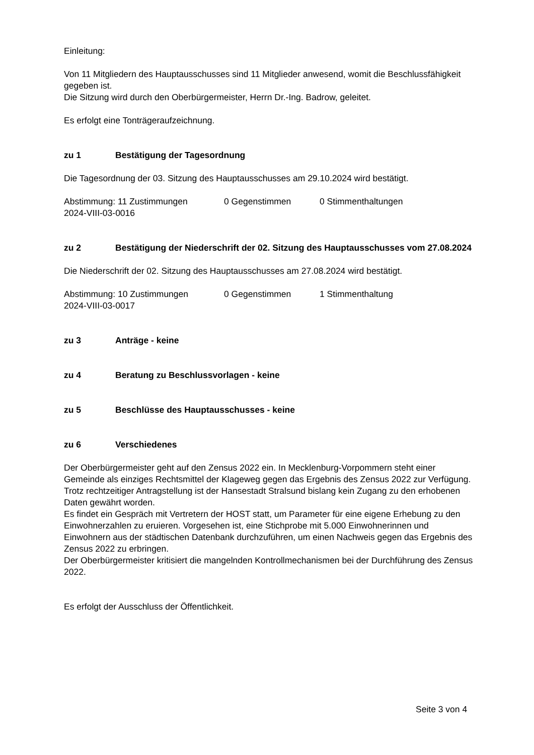Einleitung:
Von 11 Mitgliedern des Hauptausschusses sind 11 Mitglieder anwesend, womit die Beschlussfähigkeit gegeben ist.
Die Sitzung wird durch den Oberbürgermeister, Herrn Dr.-Ing. Badrow, geleitet.
Es erfolgt eine Tonträgeraufzeichnung.
zu 1 Bestätigung der Tagesordnung
Die Tagesordnung der 03. Sitzung des Hauptausschusses am 29.10.2024 wird bestätigt.
Abstimmung: 11 Zustimmungen 0 Gegenstimmen 0 Stimmenthaltungen
2024-VIII-03-0016
zu 2 Bestätigung der Niederschrift der 02. Sitzung des Hauptausschusses vom 27.08.2024
Die Niederschrift der 02. Sitzung des Hauptausschusses am 27.08.2024 wird bestätigt.
Abstimmung: 10 Zustimmungen 0 Gegenstimmen 1 Stimmenthaltung
2024-VIII-03-0017
zu 3 Anträge - keine
zu 4 Beratung zu Beschlussvorlagen - keine
zu 5 Beschlüsse des Hauptausschusses - keine
zu 6 Verschiedenes
Der Oberbürgermeister geht auf den Zensus 2022 ein. In Mecklenburg-Vorpommern steht einer Gemeinde als einziges Rechtsmittel der Klageweg gegen das Ergebnis des Zensus 2022 zur Verfügung.
Trotz rechtzeitiger Antragstellung ist der Hansestadt Stralsund bislang kein Zugang zu den erhobenen Daten gewährt worden.
Es findet ein Gespräch mit Vertretern der HOST statt, um Parameter für eine eigene Erhebung zu den Einwohnerzahlen zu eruieren. Vorgesehen ist, eine Stichprobe mit 5.000 Einwohnerinnen und Einwohnern aus der städtischen Datenbank durchzuführen, um einen Nachweis gegen das Ergebnis des Zensus 2022 zu erbringen.
Der Oberbürgermeister kritisiert die mangelnden Kontrollmechanismen bei der Durchführung des Zensus 2022.
Es erfolgt der Ausschluss der Öffentlichkeit.
Seite 3 von 4